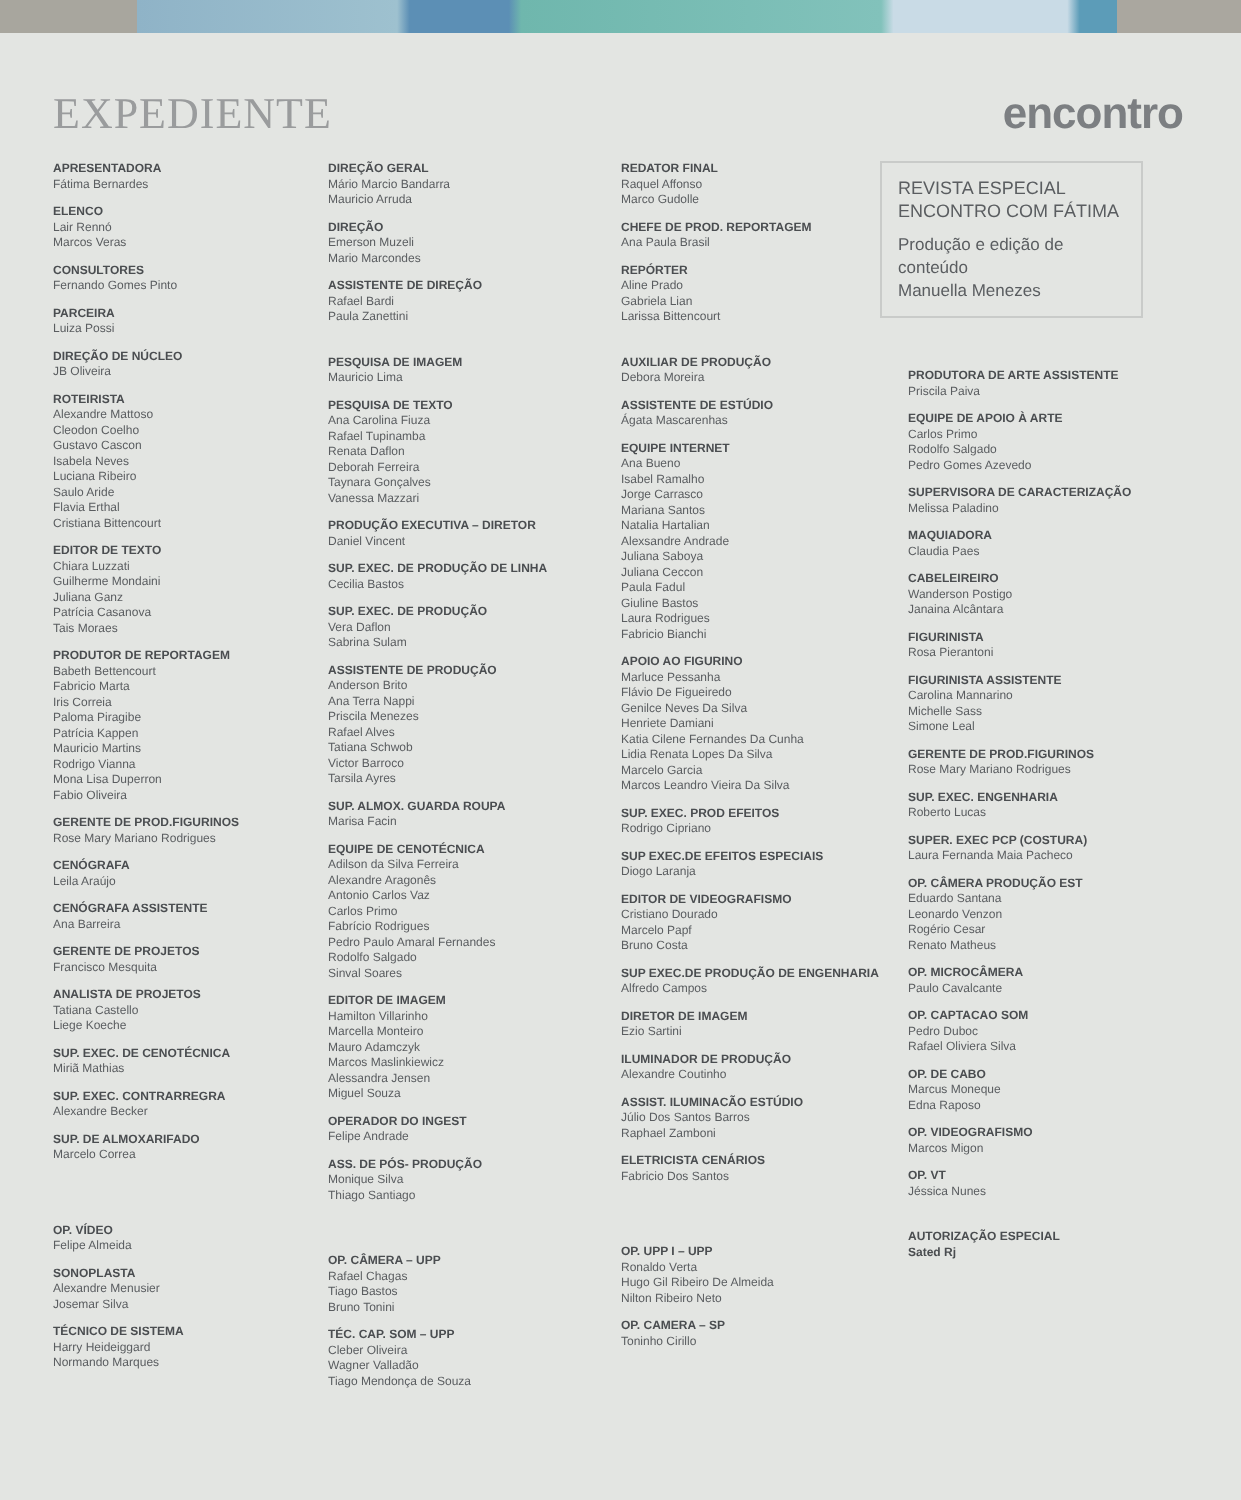EXPEDIENTE encontro
APRESENTADORA
Fátima Bernardes
ELENCO
Lair Rennó
Marcos Veras
CONSULTORES
Fernando Gomes Pinto
PARCEIRA
Luiza Possi
DIREÇÃO DE NÚCLEO
JB Oliveira
ROTEIRISTA
Alexandre Mattoso
Cleodon Coelho
Gustavo Cascon
Isabela Neves
Luciana Ribeiro
Saulo Aride
Flavia Erthal
Cristiana Bittencourt
EDITOR DE TEXTO
Chiara Luzzati
Guilherme Mondaini
Juliana Ganz
Patrícia Casanova
Tais Moraes
PRODUTOR DE REPORTAGEM
Babeth Bettencourt
Fabricio Marta
Iris Correia
Paloma Piragibe
Patrícia Kappen
Mauricio Martins
Rodrigo Vianna
Mona Lisa Duperron
Fabio Oliveira
GERENTE DE PROD.FIGURINOS
Rose Mary Mariano Rodrigues
CENÓGRAFA
Leila Araújo
CENÓGRAFA ASSISTENTE
Ana Barreira
GERENTE DE PROJETOS
Francisco Mesquita
ANALISTA DE PROJETOS
Tatiana Castello
Liege Koeche
SUP. EXEC. DE CENOTÉCNICA
Miriã Mathias
SUP. EXEC. CONTRARREGRA
Alexandre Becker
SUP. DE ALMOXARIFADO
Marcelo Correa
OP. VÍDEO
Felipe Almeida
SONOPLASTA
Alexandre Menusier
Josemar Silva
TÉCNICO DE SISTEMA
Harry Heideiggard
Normando Marques
DIREÇÃO GERAL
Mário Marcio Bandarra
Mauricio Arruda
DIREÇÃO
Emerson Muzeli
Mario Marcondes
ASSISTENTE DE DIREÇÃO
Rafael Bardi
Paula Zanettini
PESQUISA DE IMAGEM
Mauricio Lima
PESQUISA DE TEXTO
Ana Carolina Fiuza
Rafael Tupinamba
Renata Daflon
Deborah Ferreira
Taynara Gonçalves
Vanessa Mazzari
PRODUÇÃO EXECUTIVA – DIRETOR
Daniel Vincent
SUP. EXEC. DE PRODUÇÃO DE LINHA
Cecilia Bastos
SUP. EXEC. DE PRODUÇÃO
Vera Daflon
Sabrina Sulam
ASSISTENTE DE PRODUÇÃO
Anderson Brito
Ana Terra Nappi
Priscila Menezes
Rafael Alves
Tatiana Schwob
Victor Barroco
Tarsila Ayres
SUP. ALMOX. GUARDA ROUPA
Marisa Facin
EQUIPE DE CENOTÉCNICA
Adilson da Silva Ferreira
Alexandre Aragonês
Antonio Carlos Vaz
Carlos Primo
Fabrício Rodrigues
Pedro Paulo Amaral Fernandes
Rodolfo Salgado
Sinval Soares
EDITOR DE IMAGEM
Hamilton Villarinho
Marcella Monteiro
Mauro Adamczyk
Marcos Maslinkiewicz
Alessandra Jensen
Miguel Souza
OPERADOR DO INGEST
Felipe Andrade
ASS. DE PÓS- PRODUÇÃO
Monique Silva
Thiago Santiago
OP. CÂMERA – UPP
Rafael Chagas
Tiago Bastos
Bruno Tonini
TÉC. CAP. SOM – UPP
Cleber Oliveira
Wagner Valladão
Tiago Mendonça de Souza
REDATOR FINAL
Raquel Affonso
Marco Gudolle
CHEFE DE PROD. REPORTAGEM
Ana Paula Brasil
REPÓRTER
Aline Prado
Gabriela Lian
Larissa Bittencourt
AUXILIAR DE PRODUÇÃO
Debora Moreira
ASSISTENTE DE ESTÚDIO
Ágata Mascarenhas
EQUIPE INTERNET
Ana Bueno
Isabel Ramalho
Jorge Carrasco
Mariana Santos
Natalia Hartalian
Alexsandre Andrade
Juliana Saboya
Juliana Ceccon
Paula Fadul
Giuline Bastos
Laura Rodrigues
Fabricio Bianchi
APOIO AO FIGURINO
Marluce Pessanha
Flávio De Figueiredo
Genilce Neves Da Silva
Henriete Damiani
Katia Cilene Fernandes Da Cunha
Lidia Renata Lopes Da Silva
Marcelo Garcia
Marcos Leandro Vieira Da Silva
SUP. EXEC. PROD EFEITOS
Rodrigo Cipriano
SUP EXEC.DE EFEITOS ESPECIAIS
Diogo Laranja
EDITOR DE VIDEOGRAFISMO
Cristiano Dourado
Marcelo Papf
Bruno Costa
SUP EXEC.DE PRODUÇÃO DE ENGENHARIA
Alfredo Campos
DIRETOR DE IMAGEM
Ezio Sartini
ILUMINADOR DE PRODUÇÃO
Alexandre Coutinho
ASSIST. ILUMINACÃO ESTÚDIO
Júlio Dos Santos Barros
Raphael Zamboni
ELETRICISTA CENÁRIOS
Fabricio Dos Santos
OP. UPP I – UPP
Ronaldo Verta
Hugo Gil Ribeiro De Almeida
Nilton Ribeiro Neto
OP. CAMERA – SP
Toninho Cirillo
REVISTA ESPECIAL
ENCONTRO COM FÁTIMA
Produção e edição de conteúdo
Manuella Menezes
PRODUTORA DE ARTE ASSISTENTE
Priscila Paiva
EQUIPE DE APOIO À ARTE
Carlos Primo
Rodolfo Salgado
Pedro Gomes Azevedo
SUPERVISORA DE CARACTERIZAÇÃO
Melissa Paladino
MAQUIADORA
Claudia Paes
CABELEIREIRO
Wanderson Postigo
Janaina Alcântara
FIGURINISTA
Rosa Pierantoni
FIGURINISTA ASSISTENTE
Carolina Mannarino
Michelle Sass
Simone Leal
GERENTE DE PROD.FIGURINOS
Rose Mary Mariano Rodrigues
SUP. EXEC. ENGENHARIA
Roberto Lucas
SUPER. EXEC PCP (COSTURA)
Laura Fernanda Maia Pacheco
OP. CÂMERA PRODUÇÃO EST
Eduardo Santana
Leonardo Venzon
Rogério Cesar
Renato Matheus
OP. MICROCÂMERA
Paulo Cavalcante
OP. CAPTACAO SOM
Pedro Duboc
Rafael Oliviera Silva
OP. DE CABO
Marcus Moneque
Edna Raposo
OP. VIDEOGRAFISMO
Marcos Migon
OP. VT
Jéssica Nunes
AUTORIZAÇÃO ESPECIAL
Sated Rj